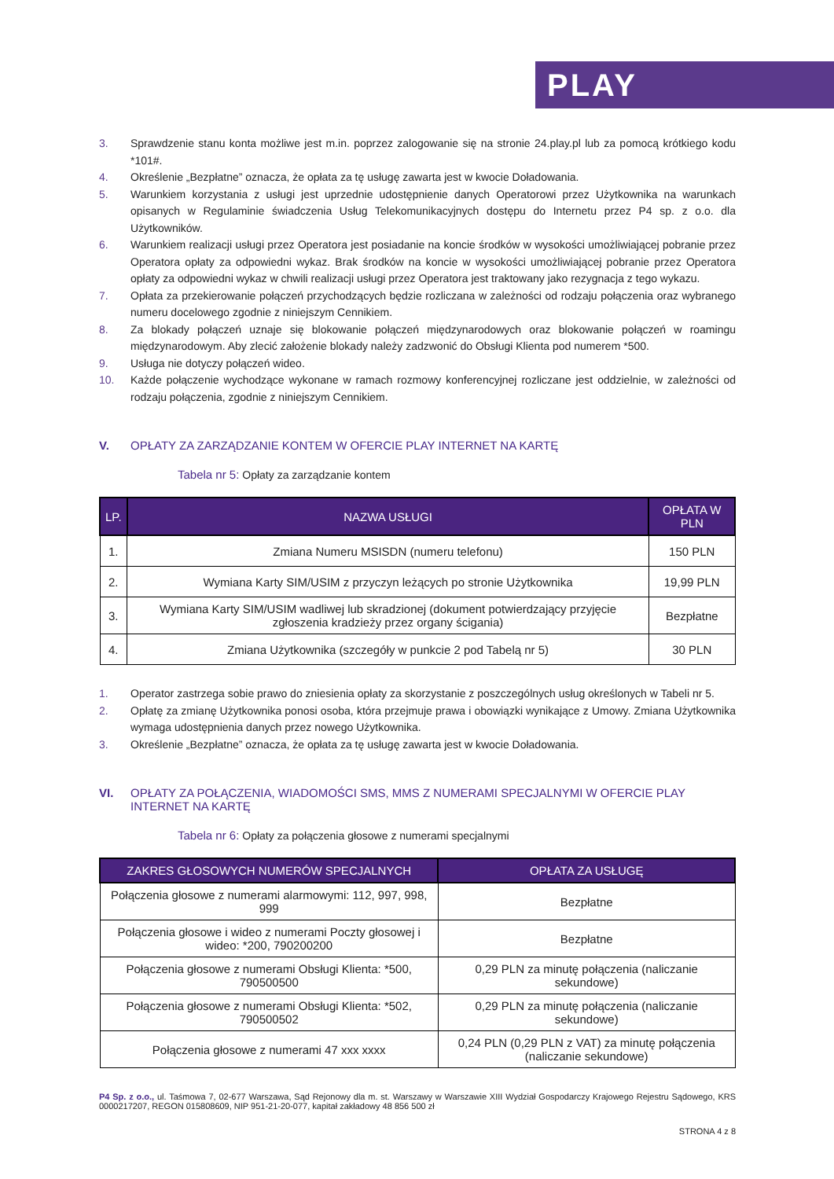PLAY
3. Sprawdzenie stanu konta możliwe jest m.in. poprzez zalogowanie się na stronie 24.play.pl lub za pomocą krótkiego kodu *101#.
4. Określenie „Bezpłatne” oznacza, że opłata za tę usługę zawarta jest w kwocie Doładowania.
5. Warunkiem korzystania z usługi jest uprzednie udostępnienie danych Operatorowi przez Użytkownika na warunkach opisanych w Regulaminie świadczenia Usług Telekomunikacyjnych dostępu do Internetu przez P4 sp. z o.o. dla Użytkowników.
6. Warunkiem realizacji usługi przez Operatora jest posiadanie na koncie środków w wysokości umożliwiającej pobranie przez Operatora opłaty za odpowiedni wykaz. Brak środków na koncie w wysokości umożliwiającej pobranie przez Operatora opłaty za odpowiedni wykaz w chwili realizacji usługi przez Operatora jest traktowany jako rezygnacja z tego wykazu.
7. Opłata za przekierowanie połączeń przychodzących będzie rozliczana w zależności od rodzaju połączenia oraz wybranego numeru docelowego zgodnie z niniejszym Cennikiem.
8. Za blokady połączeń uznaje się blokowanie połączeń międzynarodowych oraz blokowanie połączeń w roamingu międzynarodowym. Aby zlecić założenie blokady należy zadzwonić do Obsługi Klienta pod numerem *500.
9. Usługa nie dotyczy połączeń wideo.
10. Każde połączenie wychodzące wykonane w ramach rozmowy konferencyjnej rozliczane jest oddzielnie, w zależności od rodzaju połączenia, zgodnie z niniejszym Cennikiem.
V. OPŁATY ZA ZARZĄDZANIE KONTEM W OFERCIE PLAY INTERNET NA KARTĘ
Tabela nr 5: Opłaty za zarządzanie kontem
| LP. | NAZWA USŁUGI | OPŁATA W PLN |
| --- | --- | --- |
| 1. | Zmiana Numeru MSISDN (numeru telefonu) | 150 PLN |
| 2. | Wymiana Karty SIM/USIM z przyczyn leżących po stronie Użytkownika | 19,99 PLN |
| 3. | Wymiana Karty SIM/USIM wadliwej lub skradzionej (dokument potwierdzający przyjęcie zgłoszenia kradzieży przez organy ścigania) | Bezpłatne |
| 4. | Zmiana Użytkownika (szczegóły w punkcie 2 pod Tabelą nr 5) | 30 PLN |
1. Operator zastrzega sobie prawo do zniesienia opłaty za skorzystanie z poszczególnych usług określonych w Tabeli nr 5.
2. Opłatę za zmianę Użytkownika ponosi osoba, która przejmuje prawa i obowiązki wynikające z Umowy. Zmiana Użytkownika wymaga udostępnienia danych przez nowego Użytkownika.
3. Określenie „Bezpłatne” oznacza, że opłata za tę usługę zawarta jest w kwocie Doładowania.
VI. OPŁATY ZA POŁĄCZENIA, WIADOMOŚCI SMS, MMS Z NUMERAMI SPECJALNYMI W OFERCIE PLAY INTERNET NA KARTĘ
Tabela nr 6: Opłaty za połączenia głosowe z numerami specjalnymi
| ZAKRES GŁOSOWYCH NUMERÓW SPECJALNYCH | OPŁATA ZA USŁUGĘ |
| --- | --- |
| Połączenia głosowe z numerami alarmowymi: 112, 997, 998, 999 | Bezpłatne |
| Połączenia głosowe i wideo z numerami Poczty głosowej i wideo: *200, 790200200 | Bezpłatne |
| Połączenia głosowe z numerami Obsługi Klienta: *500, 790500500 | 0,29 PLN za minutę połączenia (naliczanie sekundowe) |
| Połączenia głosowe z numerami Obsługi Klienta: *502, 790500502 | 0,29 PLN za minutę połączenia (naliczanie sekundowe) |
| Połączenia głosowe z numerami 47 xxx xxxx | 0,24 PLN (0,29 PLN z VAT) za minutę połączenia (naliczanie sekundowe) |
P4 Sp. z o.o., ul. Taśmowa 7, 02-677 Warszawa, Sąd Rejonowy dla m. st. Warszawy w Warszawie XIII Wydział Gospodarczy Krajowego Rejestru Sądowego, KRS 0000217207, REGON 015808609, NIP 951-21-20-077, kapitał zakładowy 48 856 500 zł
STRONA 4 z 8